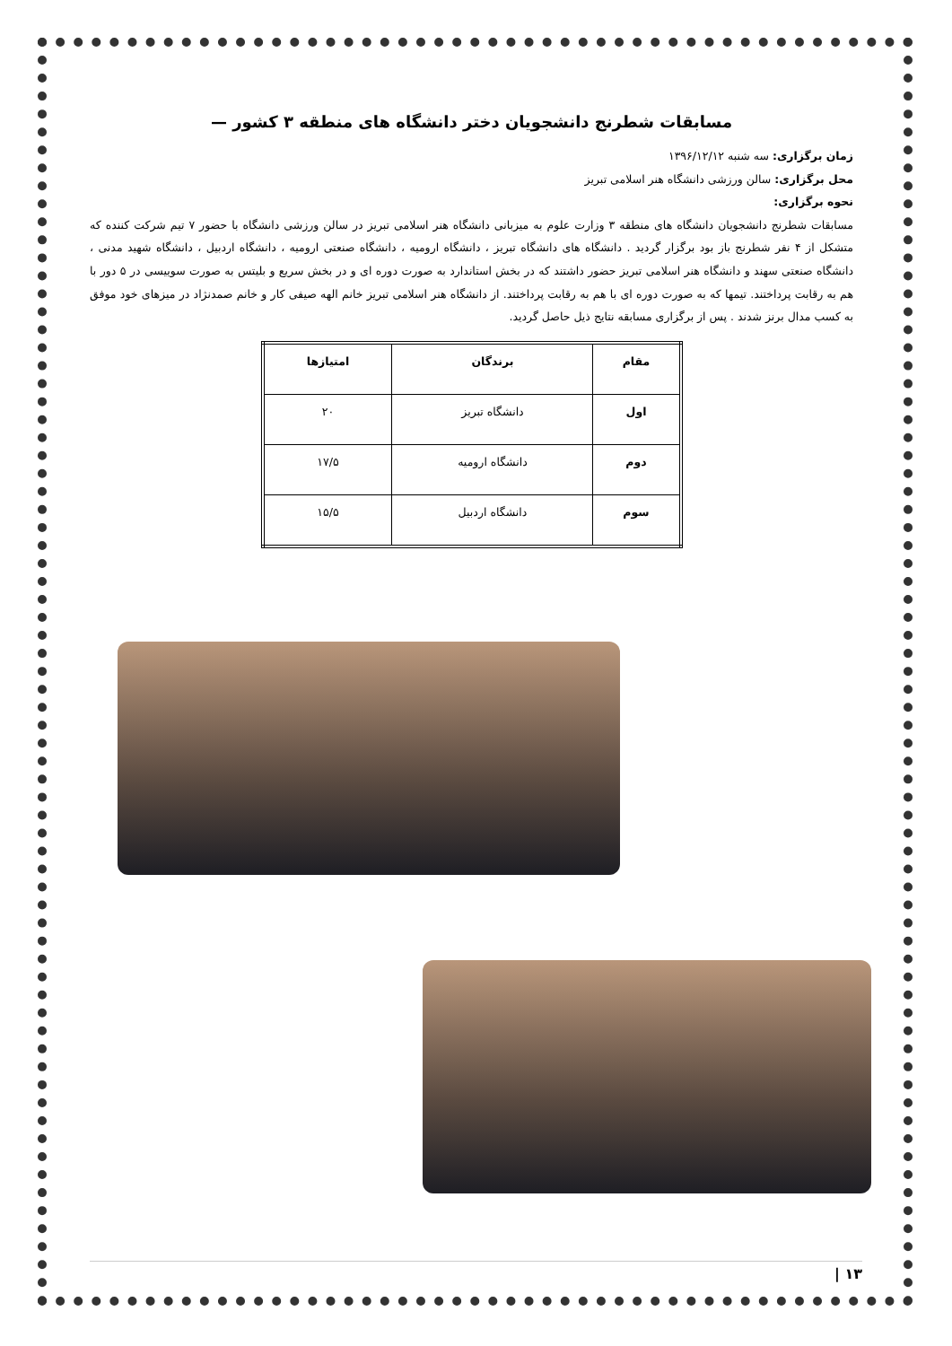مسابقات شطرنج دانشجویان دختر دانشگاه های منطقه ۳ کشور —
زمان برگزاری: سه شنبه ۱۳۹۶/۱۲/۱۲
محل برگزاری: سالن ورزشی دانشگاه هنر اسلامی تبریز
نحوه برگزاری:
مسابقات شطرنج دانشجویان دانشگاه های منطقه ۳ وزارت علوم به میزبانی دانشگاه هنر اسلامی تبریز در سالن ورزشی دانشگاه با حضور ۷ تیم شرکت کننده که متشکل از ۴ نفر شطرنج باز بود برگزار گردید . دانشگاه های دانشگاه تبریز ، دانشگاه ارومیه ، دانشگاه صنعتی ارومیه ، دانشگاه اردبیل ، دانشگاه شهید مدنی ، دانشگاه صنعتی سهند و دانشگاه هنر اسلامی تبریز حضور داشتند که در بخش استاندارد به صورت دوره ای و در بخش سریع و بلیتس به صورت سوییسی در ۵ دور با هم به رقابت پرداختند. تیمها که به صورت دوره ای با هم به رقابت پرداختند. از دانشگاه هنر اسلامی تبریز خانم الهه صیفی کار و خانم صمدنژاد در میزهای خود موفق به کسب مدال برنز شدند . پس از برگزاری مسابقه نتایج ذیل حاصل گردید.
| مقام | برندگان | امتیازها |
| --- | --- | --- |
| اول | دانشگاه تبریز | ۲۰ |
| دوم | دانشگاه ارومیه | ۱۷/۵ |
| سوم | دانشگاه اردبیل | ۱۵/۵ |
۱۳ |